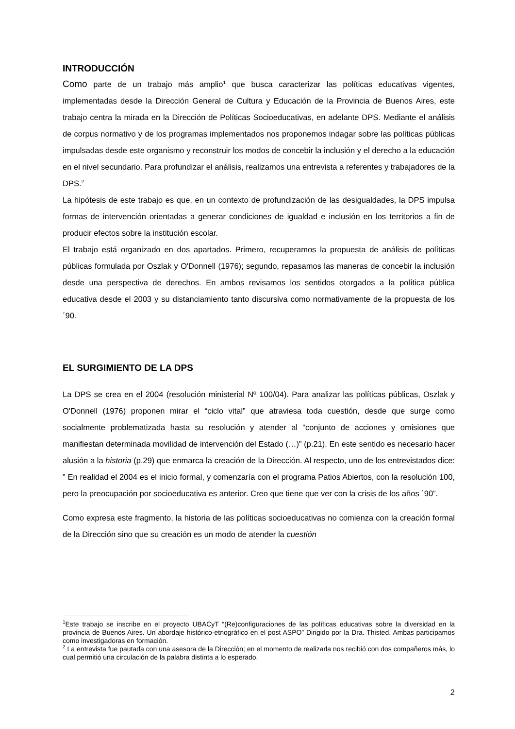INTRODUCCIÓN
Como parte de un trabajo más amplio<sup>1</sup> que busca caracterizar las políticas educativas vigentes, implementadas desde la Dirección General de Cultura y Educación de la Provincia de Buenos Aires, este trabajo centra la mirada en la Dirección de Políticas Socioeducativas, en adelante DPS. Mediante el análisis de corpus normativo y de los programas implementados nos proponemos indagar sobre las políticas públicas impulsadas desde este organismo y reconstruir los modos de concebir la inclusión y el derecho a la educación en el nivel secundario. Para profundizar el análisis, realizamos una entrevista a referentes y trabajadores de la DPS.<sup>2</sup>
La hipótesis de este trabajo es que, en un contexto de profundización de las desigualdades, la DPS impulsa formas de intervención orientadas a generar condiciones de igualdad e inclusión en los territorios a fin de producir efectos sobre la institución escolar.
El trabajo está organizado en dos apartados. Primero, recuperamos la propuesta de análisis de políticas públicas formulada por Oszlak y O'Donnell (1976); segundo, repasamos las maneras de concebir la inclusión desde una perspectiva de derechos. En ambos revisamos los sentidos otorgados a la política pública educativa desde el 2003 y su distanciamiento tanto discursiva como normativamente de la propuesta de los ´90.
EL SURGIMIENTO DE LA DPS
La DPS se crea en el 2004 (resolución ministerial Nº 100/04). Para analizar las políticas públicas, Oszlak y O'Donnell (1976) proponen mirar el “ciclo vital” que atraviesa toda cuestión, desde que surge como socialmente problematizada hasta su resolución y atender al “conjunto de acciones y omisiones que manifiestan determinada movilidad de intervención del Estado (…)” (p.21). En este sentido es necesario hacer alusión a la historia (p.29) que enmarca la creación de la Dirección. Al respecto, uno de los entrevistados dice: ” En realidad el 2004 es el inicio formal, y comenzaría con el programa Patios Abiertos, con la resolución 100, pero la preocupación por socioeducativa es anterior. Creo que tiene que ver con la crisis de los años ´90”.
Como expresa este fragmento, la historia de las políticas socioeducativas no comienza con la creación formal de la Dirección sino que su creación es un modo de atender la cuestión
<sup>1</sup> Este trabajo se inscribe en el proyecto UBACyT “(Re)configuraciones de las políticas educativas sobre la diversidad en la provincia de Buenos Aires. Un abordaje histórico-etnográfico en el post ASPO” Dirigido por la Dra. Thisted. Ambas participamos como investigadoras en formación.
<sup>2</sup> La entrevista fue pautada con una asesora de la Dirección; en el momento de realizarla nos recibió con dos compañeros más, lo cual permitió una circulación de la palabra distinta a lo esperado.
2